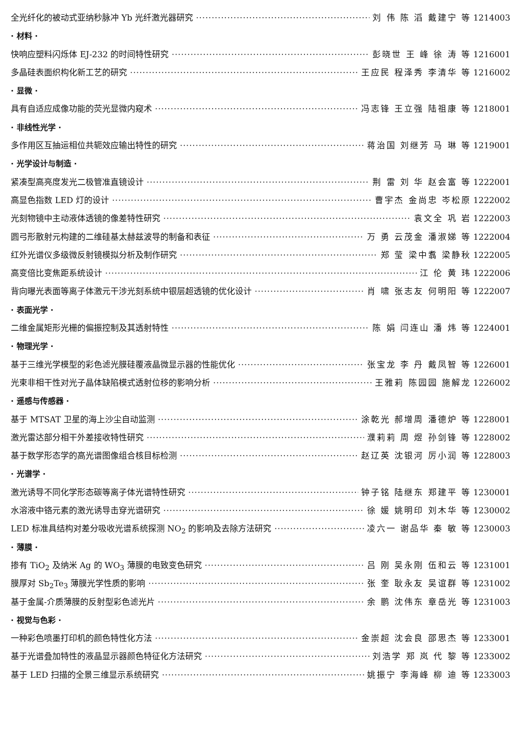全光纤化的被动式亚纳秒脉冲 Yb 光纤激光器研究 刘 伟 陈 滔 戴建宁 等 1214003
· 材料 ·
快响应塑料闪烁体 EJ-232 的时间特性研究 彭晓世 王 峰 徐 涛 等 1216001
多晶硅表面织构化新工艺的研究 王应民 程泽秀 李清华 等 1216002
· 显微 ·
具有自适应成像功能的荧光显微内窥术 冯志锋 王立强 陆祖康 等 1218001
· 非线性光学 ·
多作用区互抽运相位共轭效应输出特性的研究 蒋治国 刘继芳 马 琳 等 1219001
· 光学设计与制造 ·
紧凑型高亮度发光二极管准直镜设计 荆 雷 刘 华 赵会富 等 1222001
高显色指数 LED 灯的设计 曹宇杰 金尚忠 岑松原 1222002
光刻物镜中主动液体透镜的像差特性研究 袁文全 巩 岩 1222003
圆弓形散射元构建的二维硅基太赫兹波导的制备和表征 万 勇 云茂金 潘淑娣 等 1222004
红外光谱仪多级微反射镜模拟分析及制作研究 郑 莹 梁中翥 梁静秋 1222005
高变倍比变焦距系统设计 江 伦 黄 玮 1222006
背向曝光表面等离子体激元干涉光刻系统中银层超透镜的优化设计 肖 啸 张志友 何明阳 等 1222007
· 表面光学 ·
二维金属矩形光栅的偏振控制及其透射特性 陈 娟 闫连山 潘 炜 等 1224001
· 物理光学 ·
基于三维光学模型的彩色滤光膜硅覆液晶微显示器的性能优化 张宝龙 李 丹 戴凤智 等 1226001
光束非相干性对光子晶体缺陷模式透射位移的影响分析 王雅莉 陈园园 施解龙 1226002
· 遥感与传感器 ·
基于 MTSAT 卫星的海上沙尘自动监测 涂乾光 郝增周 潘德炉 等 1228001
激光雷达部分相干外差接收特性研究 濮莉莉 周 煜 孙剑锋 等 1228002
基于数学形态学的高光谱图像组合核目标检测 赵辽英 沈银河 厉小润 等 1228003
· 光谱学 ·
激光诱导不同化学形态碳等离子体光谱特性研究 钟子铭 陆继东 郑建平 等 1230001
水溶液中铬元素的激光诱导击穿光谱研究 徐 媛 姚明印 刘木华 等 1230002
LED 标准具结构对差分吸收光谱系统探测 NO<sub>2</sub> 的影响及去除方法研究 凌六一 谢品华 秦 敏 等 1230003
· 薄膜 ·
掺有 TiO<sub>2</sub> 及纳米 Ag 的 WO<sub>3</sub> 薄膜的电致变色研究 吕 刚 吴永刚 伍和云 等 1231001
膜厚对 Sb<sub>2</sub>Te<sub>3</sub> 薄膜光学性质的影响 张 奎 耿永友 吴谊群 等 1231002
基于金属-介质薄膜的反射型彩色滤光片 余 鹏 沈伟东 章岳光 等 1231003
· 视觉与色彩 ·
一种彩色喷墨打印机的颜色特性化方法 金崇超 沈会良 邵思杰 等 1233001
基于光谱叠加特性的液晶显示器颜色特征化方法研究 刘浩学 郑 岚 代 黎 等 1233002
基于 LED 扫描的全景三维显示系统研究 姚振宁 李海峰 柳 迪 等 1233003